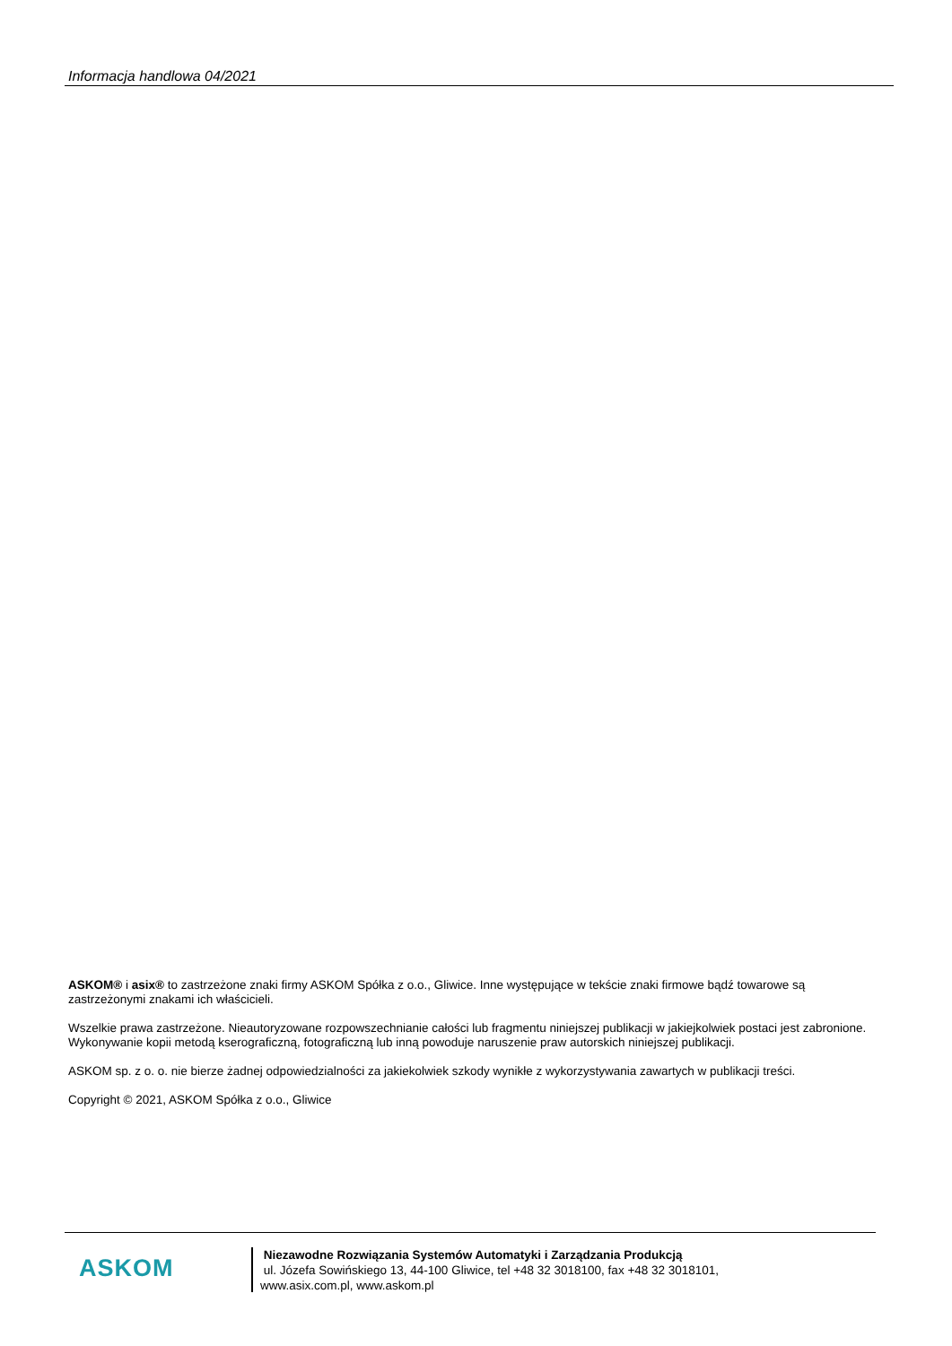Informacja handlowa 04/2021
ASKOM® i asix® to zastrzeżone znaki firmy ASKOM Spółka z o.o., Gliwice. Inne występujące w tekście znaki firmowe bądź towarowe są zastrzeżonymi znakami ich właścicieli.
Wszelkie prawa zastrzeżone. Nieautoryzowane rozpowszechnianie całości lub fragmentu niniejszej publikacji w jakiejkolwiek postaci jest zabronione. Wykonywanie kopii metodą kserograficzną, fotograficzną lub inną powoduje naruszenie praw autorskich niniejszej publikacji.
ASKOM sp. z o. o. nie bierze żadnej odpowiedzialności za jakiekolwiek szkody wynikłe z wykorzystywania zawartych w publikacji treści.
Copyright © 2021, ASKOM Spółka z o.o., Gliwice
ASKOM
Niezawodne Rozwiązania Systemów Automatyki i Zarządzania Produkcją
ul. Józefa Sowińskiego 13, 44-100 Gliwice, tel +48 32 3018100, fax +48 32 3018101,
www.asix.com.pl, www.askom.pl